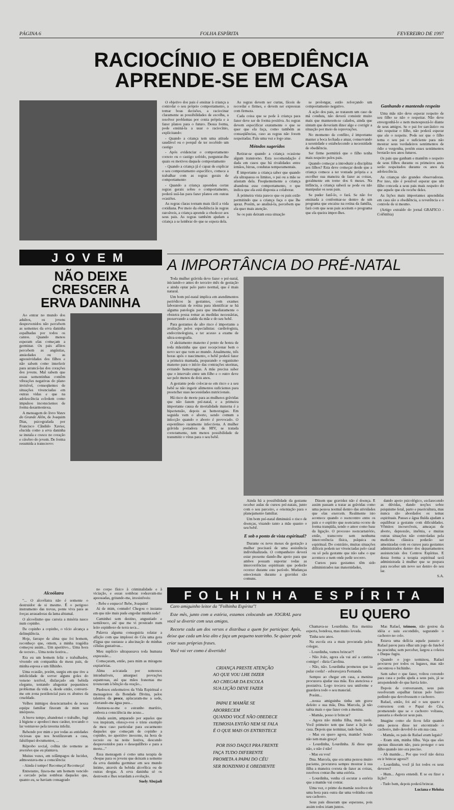PÁGINA 6 FOLHA ESPÍRITA FEVEREIRO DE 1997
RACIOCÍNIO E OBEDIÊNCIA
APRENDE-SE EM CASA
O objetivo dos pais é ensinar à criança a controlar o seu próprio comportamento, a tomar boas decisões, a raciocinar claramente as possibilidades de escolha, a resolver problemas por conta própria e a fazer planos para o futuro. Dessa forma, pode ensiná-la a usar o raciocínio, explicitando:
- Quando a criança tem uma atitude saudável ou o porquê de ter recebido um castigo
- Após evidenciar o comportamento correto ou o castigo sofrido, perguntar-lhe quais os motivos daquele comportamento
- Quando a criança já é capaz de explicar o seu comportamento específico, comece a trabalhar com as regras gerais de comportamento
- Quando a criança aprendeu certas regras gerais sobre o comportamento, poderá usá-las para fazer planos em outras ocasiões.
As regras claras tornam mais fácil a vida cotidiana. Por meio da obediência às regras razoáveis, a criança aprende a obedecer aos seus pais. As regras também ajudam a criança a se lembrar do que se espera dela.
As regras devem ser curtas, fáceis de recordar e firmes, e devem ser expressas com firmeza.
Cada coisa que se pede à criança para fazer deve ser de forma positiva. As regras devem especificar exatamente o que se quer que ela faça, como também as conseqüências, caso as regras não forem respeitadas. Fale uma vez e logo atue.
Métodos sugeridos
Retirar-se quando a criança ocasione algum transtorno. Esta recomendação é dada em casos que há rivalidades entre irmãos, birras, condutas temperamentais.
É importante a criança saber que quando ela ultrapassa os limites, o pai ou a mãe se afastam dela. Freqüentemente a criança abandona esse comportamento, o que indica que ela está disposta a colaborar.
À primeira vista parece que os pais estão permitindo que a criança faça o que lhe apraz. Porém, ao analisá-la, percebem que ela quer mais atenção.
Se os pais deixam essa situação
se prolongar, estão reforçando um comportamento negativo.
A ação dos pais, ao tratarem um caso de má conduta, não deverá consistir muito mais que manterem-se calados, ainda que sintam que deveriam dizer algo e corrigir a situação por meio de reprovações.
No momento de conflito, é importante manter a boca fechada e atuar, conservando a serenidade e estabelecendo a necessidade de obediência.
Ser firme permitirá que o filho tenha mais respeito pelos pais.
Quando começar a introduzir a disciplina aos filhos? Esta deve começar desde que a criança comece a ter vontade própria e a escolher sua maneira de fazer as coisas, geralmente em torno dos 6 meses. Na infância, a criança saberá se pode ou não manipular os seus pais.
Se puder fazê-lo, o fará. Se não for ensinada a conformar-se dentro de um programa que encaixe na rotina da família, fará com que seus pais aceitem o programa que ela queira impor-lhes.
Ganhando e mantendo respeito
Uma mãe não deve esperar respeito de seu filho se não o respeitar. Não deve envergonhá-lo e nem menosprezá-lo diante de seus amigos. Se o pai for sarcástico ou não respeitar o filho, não poderá esperar que ele o respeite. Pode ser que o filho tema o seu pai o suficiente para não mostrar seus verdadeiros sentimentos de ódio e vergonha, porém esses sentimentos brotarão nos anos futuros.
Os pais que ganham e mantêm o respeito de seus filhos durante os primeiros anos serão respeitados durante os anos da adolescência.
As crianças são grandes observadoras. Por isso, não é possível esperar que um filho conceda a seus pais mais respeito do que aquele que ele recebe deles.
As lições mais importantes aprendidas em casa são a obediência, a reverência e o controle de si mesmo.
(Artigo extraído do jornal GRAFICO - Colômbia)
JOVEM
NÃO DEIXE
CRESCER A
ERVA DANINHA
Ao entrar no mundo dos adultos, os jovens desprevenidos não percebem as sementes da erva daninha espalhadas por todos os cantos. Quando menos esperam elas começam a germinar. Os pais aflitos percebem as angústias, ansiedades ou as agressividades dos filhos e não sabem como interferir para arrancá-las dos corações dos jovens. Mal sabem que essas sementinhas contêm vibrações negativas do plano invisível, conseqüentes de situações vivenciadas em outras vidas e que na adolescência eclodem como impulsos inconscientes de forma desarmoniosa.
A mensagem do livro Vozes do Grande Além, de Joaquim Dias, psicografada por Francisco Cândido Xavier, elucida como a erva daninha se instala e cresce no coração e cérebro do jovem. De forma resumida a transcrevo:
A IMPORTÂNCIA DO PRÉ-NATAL
Toda mulher grávida deve fazer o pré-natal, iniciando-o antes do terceiro mês de gestação e ainda optar pelo parto normal, que é mais natural.
Um bom pré-natal implica em atendimentos periódicos às gestantes, com exames laboratoriais de rotina para identificar se há alguma patologia para que imediatamente o obstetra possa tomar as medidas necessárias, preservando a saúde da mãe e do seu bebê.
Para gestantes de alto risco é importante a avaliação pelos especialistas: cardiologista, endocrinologista, e ter acesso a exame de ultra-sonografia.
O aleitamento materno é ponto de honra de toda mãezinha que quer recepcionar bem o novo ser que vem ao mundo. Atualmente, três horas após o nascimento, o bebê poderá fazer a primeira mamada, preparando o organismo materno para o início das contrações uterinas, evitando hemorragias. A mãe precisa saber que o intervalo entre um filho e o outro deve ser pelo menos de dois anos.
A gestante pode colocar-se em risco e a seu bebê se não ingerir alimentos suficientes para preencher suas necessidades nutricionais.
Há risco de morte para as mulheres grávidas que não fazem pré-natal, e a primeira importante causa de mortalidade materna é a hipertensão, depois as hemorragias. Em seguida vem o aborto, sendo comum a infecção quando o aborto é provocado. O espontâneo raramente infecciona. A mulher grávida portadora de HIV, se tratada corretamente, tem menos possibilidade de transmitir o vírus para o seu bebê.
Ainda há a possibilidade da gestante receber aulas de cursos pré-natais, junto com o seu parceiro, e orientação para o planejamento familiar.
Um bom pré-natal diminuirá o risco de doenças, visando tanto a mãe quanto o seu bebê.
E sob o ponto de vista espiritual?
Durante os nove meses de gestação a mulher precisará de uma assistência individualizada. O companheiro deverá estar presente dando-lhe apoio para que ambos possam suportar todas as intercorrências espirituais que poderão ocorrer durante este período. Mudanças emocionais durante a gravidez são comuns.
Dizem que gravidez não é doença. E assim passam a tratar as grávidas como uma pessoa normal dentro das atividades que elas exercem. Realmente isto acontece quando o reencontro entre os pais e o espírito que reencarna ocorre de forma tranqüila, tendo o amor como base da ligação. O processo reencarnatório, então, transcorre sem nenhuma intercorrência física, psíquica ou espiritual. Do contrário, muitas situações difíceis podem ser vivenciadas pelo casal ou só pela gestante que não sabe o que acontece e nem onde pedir socorro.
Cursos para gestantes têm sido administrados nas maternidades,
dando apoio psicológico, esclarecendo as dúvidas, dando noções sobre psiquismo fetal, parto e puericultura, mas nunca são abordados os temas espirituais. Passes e água fluída ajudam a equilibrar a gestante com dificuldades. Vômitos incoercíveis, ameaças de aborto, depressão, insônia, e muitas outras situações não controladas pela medicina clássica poderão ser amenizadas com os cursos para gestantes administrados dentro dos departamentos assistenciais dos Centros Espíritas. E dessa forma a terapia espiritual será administrada à mulher que se prepara para receber um novo ser dentro do seu lar.
S.A.
Alcoólatra
"... O alcoólatra não é somente o destruidor de si mesmo. É o perigoso instrumento das trevas, ponte viva para as forças arrasadoras da lama abismal.
O alcoolismo que carreia a miséria nasce num copinho.
De copinho a copinho, o vício alcança a delinqüência.
Hoje, farrapo de alma que foi homem, reconheço que, ontem, a minha tragédia começou assim... Um aperitivo... Uma hora de recreio... Uma noite festiva...
Era eu um homem feliz e trabalhador, vivendo em companhia de meus pais, de minha esposa e um filhinho.
Uma ocasião, porém, surgiu em que tive a infelicidade de sorver alguns goles do veneno terrível, disfarçado em bebida elegante, tentando afugentar pequeninos problemas da vida e, desde então, converti-me em zona pestilencial para os abutres da crueldade.
Velhos inimigos desencarnados de nossa equipe familiar fizeram de mim seu intérprete.
A breve tempo, abandonei o trabalho, fugi à higiene e apodreci meu caráter, trocando o lar venturoso pela taverna infeliz.
Bebendo por mim e por todas as entidades viciosas que nos hostilizavam a casa, falsifiquei documentos, ...
Réprobo social, colhia tão somente as aversões que eu plantava.
Muitas vezes, em relâmpagos de lucidez, admoestava-me a consciência:
- Ainda é tempo! Recomeça! Recomeça!
Entretanto, fizera-me um homem vencido e cercado pelas sombras daqueles que, quanto eu, se haviam consagrado
no corpo físico à criminalidade e à viciação, e essas sombras rodeavam-me apressadas, gritando-me, irresistíveis:
- Bebe e esquece! Bebe, Joaquim!
Ai de mim, contudo! Chegou o instante em que não mais pude engodar minha sede!
Caminhei sem destino, angustiado e semilouco, até que me vi prostrado num leito espinhoso de terra seca...
Palavra alguma conseguiria relatar a aflição com que implorei do Céu uma gota d'água que sustasse a alucinação de minhas células gustativas...
Meu suplício ultrapassava toda humana expressão...
Começaram, então, para mim as miragens expiatórias.
Alma acicatada por remorsos intraduzíveis, amarguei provações espantosas, até que mãos fraternas me trouxeram à bênção da oração...
Piedosos enfermeiros da Vida Espiritual e mensageiros da Bondade Divina, pelos talentos da prece, aplacaram-me a sede, ofertando-me água pura...
Atenuou-se-me o estranho martírio, embora a consciência me acuse...
Ainda assim, amparado por aqueles que vos inspiram, ofereço-vos o triste exemplo de meu caso particular para escarmento daqueles que começam de copinho a copinho, no aperitivo inocente, na hora de recreio ou na noite festiva, descendo desprevenidos para o desequilíbrio e para a morte..."
Essa mensagem é como uma terapia de choque para os jovens que deixam a semente da erva daninha germinar em seu mundo íntimo, através da bebida alcoólica ou de outras drogas. A erva daninha só os destroem e lhes retardam a evolução.
Suely Abujadi
FOLHINHA ESPÍRITA
Caro amiguinho leitor da "Folhinha Espírita"!
Este mês, junto com a estória, estamos colocando um JOGRAL para você se divertir com seus amigos.
Recorte cada um dos versos e distribua a quem for participar. Após, deixe que cada um leia alto e faça um pequeno teatrinho. Se quizer pode criar suas próprias frases.
Você vai ver como é divertido!
CRIANÇA PRESTE ATENÇÃO
AO QUE VOU LHE DIZER
AO CHEGAR DA ESCOLA
SUA LIÇÃO DEVE FAZER
PAPAI E MAMÃE SE
ABORRECEM
QUANDO VOCÊ NÃO OBEDECE
TEIMOSIA ENTÃO NEM SE FALA
É O QUE MAIS OS ENTRISTECE
POR ISSO DAQUI PRA FRENTE
FAÇA TUDO DIFERENTE
PROMETA A PAPAI DO CÉU
SER BONZINHO E OBEDIENTE
EU QUERO
Chamava-se Lourdinha. Era menina esperta, bondosa, mas muito levada.
Tinha sete anos.
Na escola era a mais procurada pelos colegas.
- Lourdinha, vamos brincar?!
- Não João, agora ela vai até a cantina comigo! - dizia Carolina.
- Não, não. Lourdinha prometeu que ia pular corda! - esbravejava Fernanda.
Sempre ao chegar em casa, a menina procurava ajudar sua mãe. Era atenciosa e prestativa. Logo trocava seu uniforme e guardava todo o seu material.
Porém...
...nossa amiguinha tinha um grave defeito e sua mãe, Dna. Marcela, já não sabia mais o que fazer com a menina.
- Mamãe, posso ir brincar?
- Agora não minha filha, mais tarde. Você primeiro tem que fazer a lição de casa. Depois que terminar, tudo bem.
- Mas eu quero agora, mamãe! Senão não tem mais graça!
- Lourdinha, Lourdinha. Já disse que não, e não é não!
- Mas eu vou!
Dna. Marcela, que era uma pessoa muito paciente, procurava sempre mostrar à sua filha a maneira correta de fazer as coisas, resolveu contar-lhe uma estória.
- Lourdinha, venha cá escutar a estória que a mamãe vai contar.
Uma vez, o primo da mamãe resolveu de uma hora para outra dar uma voltinha com seu cachorro.
Seus pais disseram que esperasse, pois assim todos iriam juntos.
Mas Rafael, teimoso, não gostou da idéia e saiu escondido, segurando o cachorro no colo.
Estava uma delícia aquele passeio e Rafael parou para olhar um jogo de futebol na pracinha; sem perceber, largou a coleira e Duque fugiu.
Quando o jogo terminou, Rafael procurou por todos os lugares, mas não encontrou o bichinho.
Sem saber o que fazer, voltou correndo para casa e pediu ajuda a seus pais, já se arrependendo do que havia feito.
Depois de conversarem, seus pais resolveram espalhar faixas pelo bairro pedindo que devolvessem o cachorro.
Rafael, então, foi até o seu quarto e conversou com o Papai do Céu, prometendo que se o cachorro voltasse, passaria a obedecer seus pais.
Imagine como ele ficou feliz quando uma pessoa disse ter encontrado o cachorro, indo devolvê-lo em sua casa.
- Mamãe, os pais de Rafael eram legais?
- Eram sim, minha filha. Veja que eles apenas disseram não, para proteger o seu filho quando isto era preciso.
- Ah mamãe.... Por que você não deixa eu ir brincar agora?!
- Lourdinha, você já fez todos os seus deveres?
- Hum... Agora entendi. E se eu fizer a lição?
- Tudo bem, depois poderá brincar.
Luciana e Heloísa